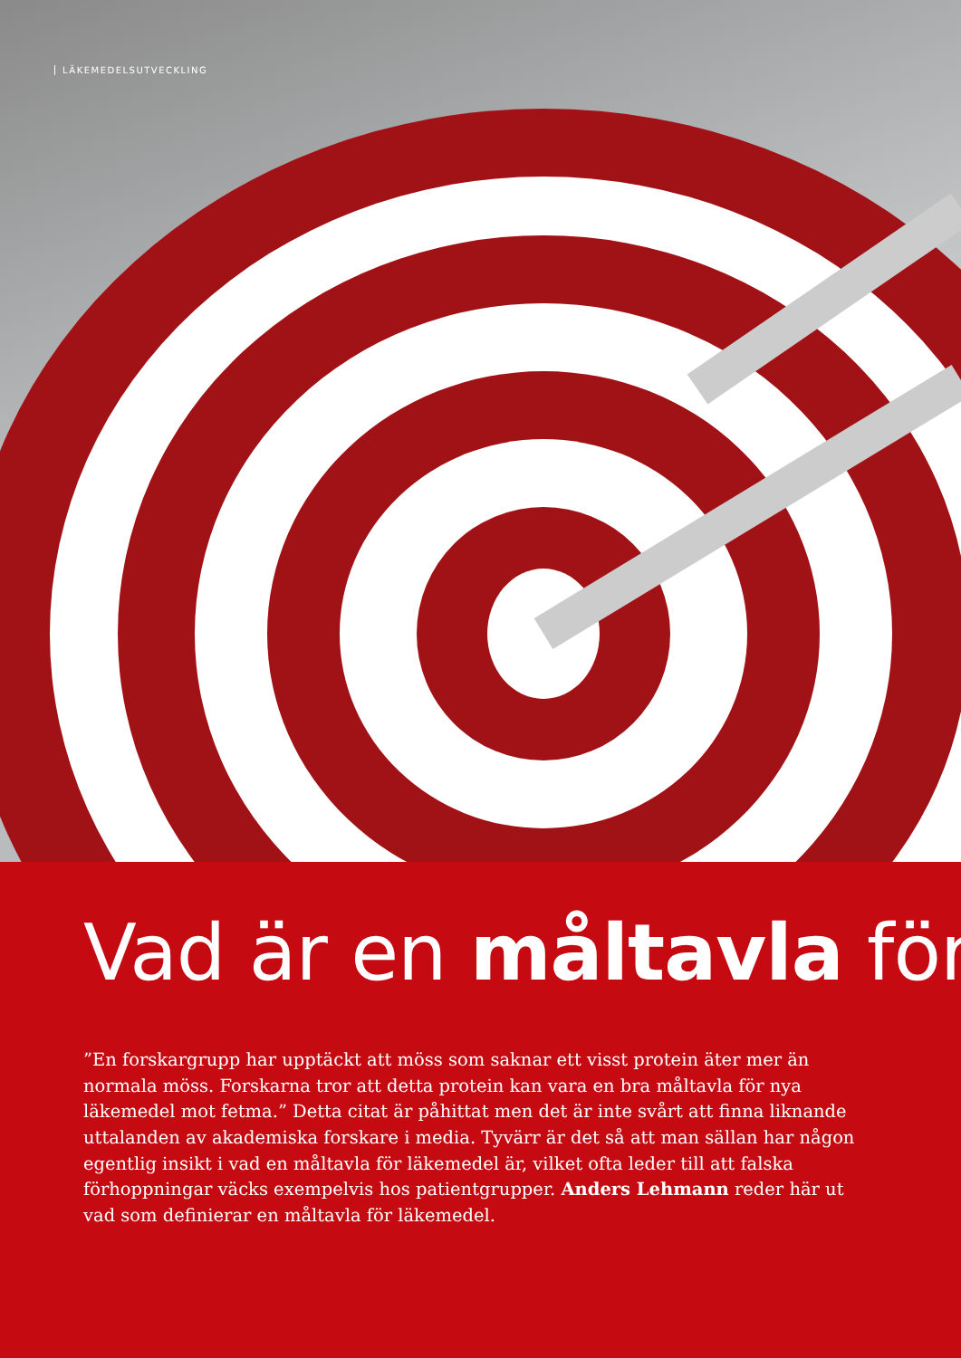LÄKEMEDELSUTVECKLING
Vad är en måltavla för
”En forskargrupp har upptäckt att möss som saknar ett visst protein äter mer än normala möss. Forskarna tror att detta protein kan vara en bra måltavla för nya läkemedel mot fetma.” Detta citat är påhittat men det är inte svårt att finna liknande uttalanden av akademiska forskare i media. Tyvärr är det så att man sällan har någon egentlig insikt i vad en måltavla för läkemedel är, vilket ofta leder till att falska förhoppningar väcks exempelvis hos patientgrupper. Anders Lehmann reder här ut vad som definierar en måltavla för läkemedel.